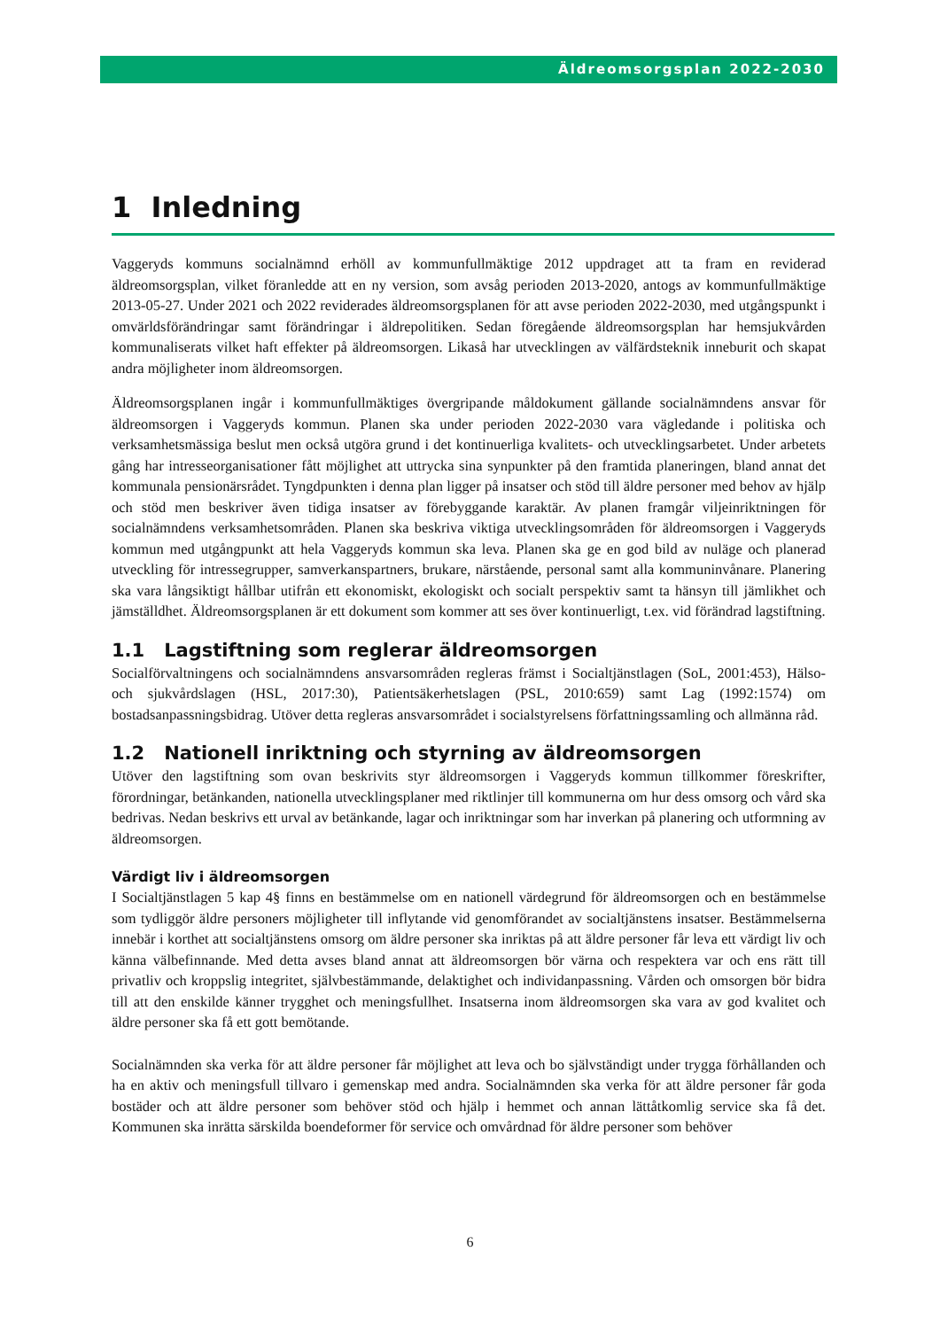Äldreomsorgsplan 2022-2030
1 Inledning
Vaggeryds kommuns socialnämnd erhöll av kommunfullmäktige 2012 uppdraget att ta fram en reviderad äldreomsorgsplan, vilket föranledde att en ny version, som avsåg perioden 2013-2020, antogs av kommunfullmäktige 2013-05-27. Under 2021 och 2022 reviderades äldreomsorgsplanen för att avse perioden 2022-2030, med utgångspunkt i omvärldsförändringar samt förändringar i äldrepolitiken. Sedan föregående äldreomsorgsplan har hemsjukvården kommunaliserats vilket haft effekter på äldreomsorgen. Likaså har utvecklingen av välfärdsteknik inneburit och skapat andra möjligheter inom äldreomsorgen.
Äldreomsorgsplanen ingår i kommunfullmäktiges övergripande måldokument gällande socialnämndens ansvar för äldreomsorgen i Vaggeryds kommun. Planen ska under perioden 2022-2030 vara vägledande i politiska och verksamhetsmässiga beslut men också utgöra grund i det kontinuerliga kvalitets- och utvecklingsarbetet. Under arbetets gång har intresseorganisationer fått möjlighet att uttrycka sina synpunkter på den framtida planeringen, bland annat det kommunala pensionärsrådet. Tyngdpunkten i denna plan ligger på insatser och stöd till äldre personer med behov av hjälp och stöd men beskriver även tidiga insatser av förebyggande karaktär. Av planen framgår viljeinriktningen för socialnämndens verksamhetsområden. Planen ska beskriva viktiga utvecklingsområden för äldreomsorgen i Vaggeryds kommun med utgångpunkt att hela Vaggeryds kommun ska leva. Planen ska ge en god bild av nuläge och planerad utveckling för intressegrupper, samverkanspartners, brukare, närstående, personal samt alla kommuninvånare. Planering ska vara långsiktigt hållbar utifrån ett ekonomiskt, ekologiskt och socialt perspektiv samt ta hänsyn till jämlikhet och jämställdhet. Äldreomsorgsplanen är ett dokument som kommer att ses över kontinuerligt, t.ex. vid förändrad lagstiftning.
1.1 Lagstiftning som reglerar äldreomsorgen
Socialförvaltningens och socialnämndens ansvarsområden regleras främst i Socialtjänstlagen (SoL, 2001:453), Hälso- och sjukvårdslagen (HSL, 2017:30), Patientsäkerhetslagen (PSL, 2010:659) samt Lag (1992:1574) om bostadsanpassningsbidrag. Utöver detta regleras ansvarsområdet i socialstyrelsens författningssamling och allmänna råd.
1.2 Nationell inriktning och styrning av äldreomsorgen
Utöver den lagstiftning som ovan beskrivits styr äldreomsorgen i Vaggeryds kommun tillkommer föreskrifter, förordningar, betänkanden, nationella utvecklingsplaner med riktlinjer till kommunerna om hur dess omsorg och vård ska bedrivas. Nedan beskrivs ett urval av betänkande, lagar och inriktningar som har inverkan på planering och utformning av äldreomsorgen.
Värdigt liv i äldreomsorgen
I Socialtjänstlagen 5 kap 4§ finns en bestämmelse om en nationell värdegrund för äldreomsorgen och en bestämmelse som tydliggör äldre personers möjligheter till inflytande vid genomförandet av socialtjänstens insatser. Bestämmelserna innebär i korthet att socialtjänstens omsorg om äldre personer ska inriktas på att äldre personer får leva ett värdigt liv och känna välbefinnande. Med detta avses bland annat att äldreomsorgen bör värna och respektera var och ens rätt till privatliv och kroppslig integritet, självbestämmande, delaktighet och individanpassning. Vården och omsorgen bör bidra till att den enskilde känner trygghet och meningsfullhet. Insatserna inom äldreomsorgen ska vara av god kvalitet och äldre personer ska få ett gott bemötande.
Socialnämnden ska verka för att äldre personer får möjlighet att leva och bo självständigt under trygga förhållanden och ha en aktiv och meningsfull tillvaro i gemenskap med andra. Socialnämnden ska verka för att äldre personer får goda bostäder och att äldre personer som behöver stöd och hjälp i hemmet och annan lättåtkomlig service ska få det. Kommunen ska inrätta särskilda boendeformer för service och omvårdnad för äldre personer som behöver
6